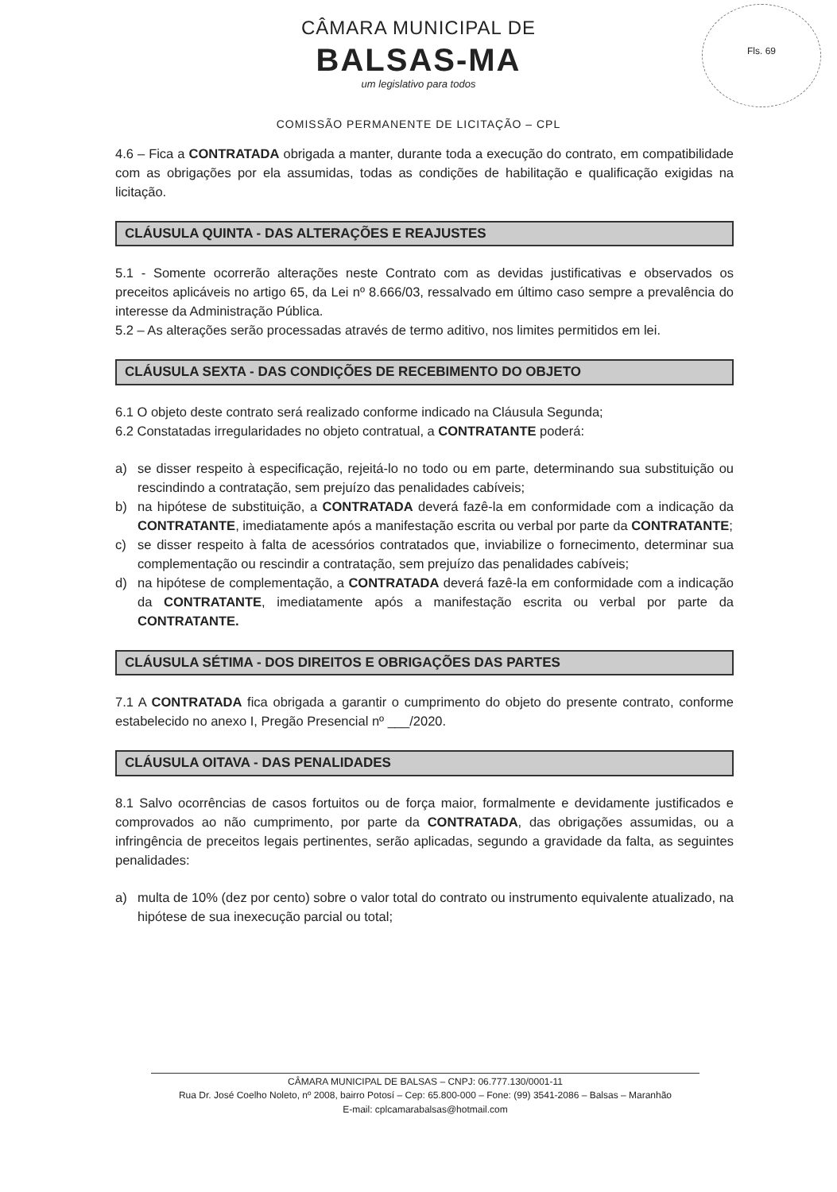CÂMARA MUNICIPAL DE
BALSAS-MA
um legislativo para todos
Fls. 69
COMISSÃO PERMANENTE DE LICITAÇÃO – CPL
4.6 – Fica a CONTRATADA obrigada a manter, durante toda a execução do contrato, em compatibilidade com as obrigações por ela assumidas, todas as condições de habilitação e qualificação exigidas na licitação.
CLÁUSULA QUINTA - DAS ALTERAÇÕES E REAJUSTES
5.1 - Somente ocorrerão alterações neste Contrato com as devidas justificativas e observados os preceitos aplicáveis no artigo 65, da Lei nº 8.666/03, ressalvado em último caso sempre a prevalência do interesse da Administração Pública.
5.2 – As alterações serão processadas através de termo aditivo, nos limites permitidos em lei.
CLÁUSULA SEXTA - DAS CONDIÇÕES DE RECEBIMENTO DO OBJETO
6.1 O objeto deste contrato será realizado conforme indicado na Cláusula Segunda;
6.2 Constatadas irregularidades no objeto contratual, a CONTRATANTE poderá:
a) se disser respeito à especificação, rejeitá-lo no todo ou em parte, determinando sua substituição ou rescindindo a contratação, sem prejuízo das penalidades cabíveis;
b) na hipótese de substituição, a CONTRATADA deverá fazê-la em conformidade com a indicação da CONTRATANTE, imediatamente após a manifestação escrita ou verbal por parte da CONTRATANTE;
c) se disser respeito à falta de acessórios contratados que, inviabilize o fornecimento, determinar sua complementação ou rescindir a contratação, sem prejuízo das penalidades cabíveis;
d) na hipótese de complementação, a CONTRATADA deverá fazê-la em conformidade com a indicação da CONTRATANTE, imediatamente após a manifestação escrita ou verbal por parte da CONTRATANTE.
CLÁUSULA SÉTIMA - DOS DIREITOS E OBRIGAÇÕES DAS PARTES
7.1 A CONTRATADA fica obrigada a garantir o cumprimento do objeto do presente contrato, conforme estabelecido no anexo I, Pregão Presencial nº ___/2020.
CLÁUSULA OITAVA - DAS PENALIDADES
8.1 Salvo ocorrências de casos fortuitos ou de força maior, formalmente e devidamente justificados e comprovados ao não cumprimento, por parte da CONTRATADA, das obrigações assumidas, ou a infringência de preceitos legais pertinentes, serão aplicadas, segundo a gravidade da falta, as seguintes penalidades:
a) multa de 10% (dez por cento) sobre o valor total do contrato ou instrumento equivalente atualizado, na hipótese de sua inexecução parcial ou total;
CÂMARA MUNICIPAL DE BALSAS – CNPJ: 06.777.130/0001-11
Rua Dr. José Coelho Noleto, nº 2008, bairro Potosí – Cep: 65.800-000 – Fone: (99) 3541-2086 – Balsas – Maranhão
E-mail: cplcamarabalsas@hotmail.com